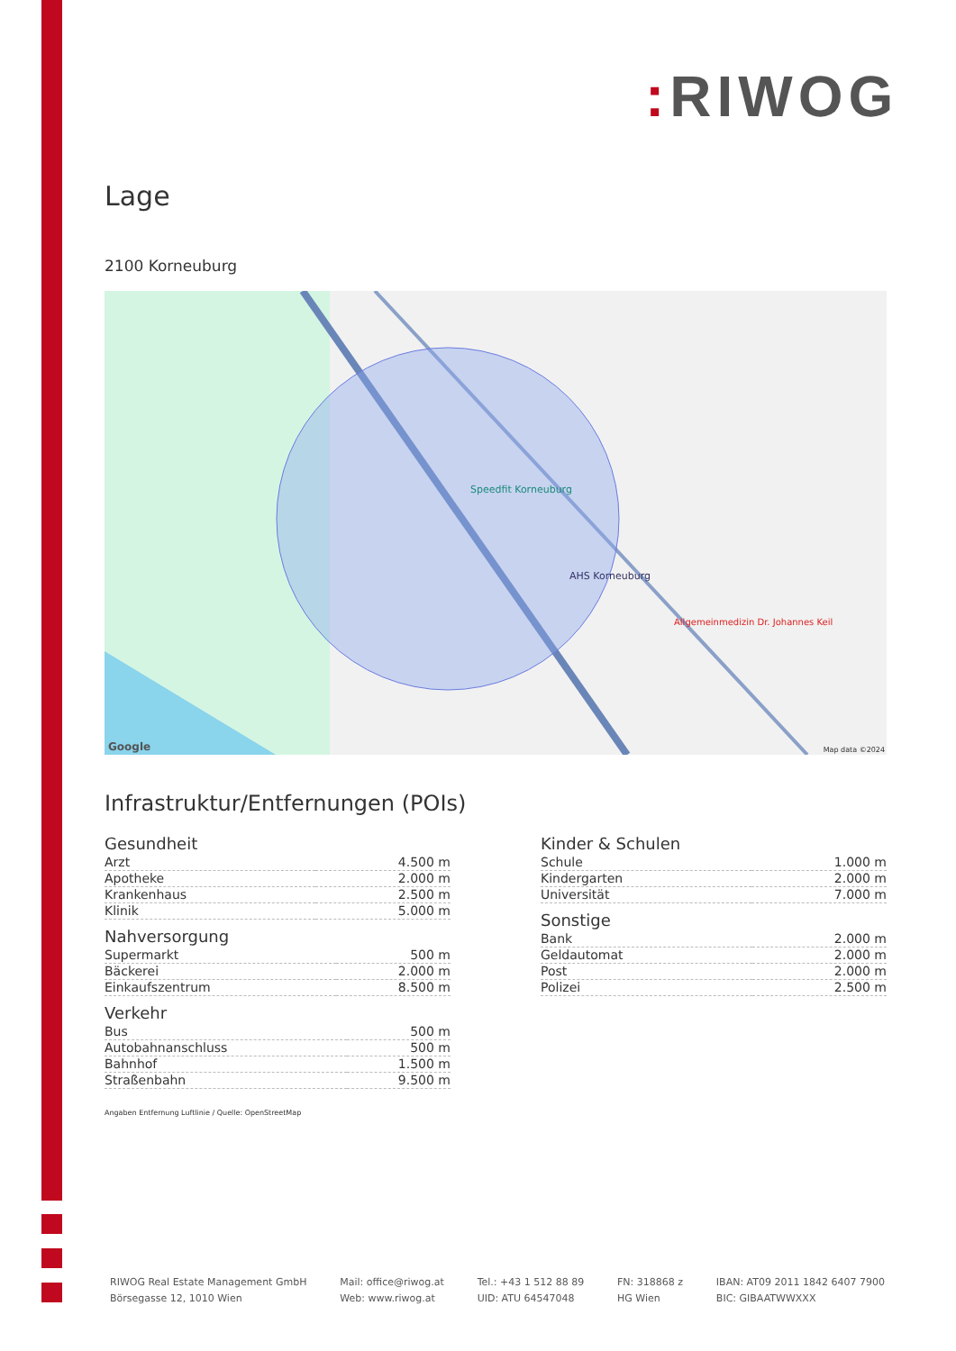: RIWOG
Lage
2100 Korneuburg
Speedfit Korneuburg
AHS Korneuburg
Allgemeinmedizin Dr. Johannes Keil
Google Map data ©2024
Infrastruktur/Entfernungen (POIs)
Gesundheit
| Arzt | 4.500 m |
| Apotheke | 2.000 m |
| Krankenhaus | 2.500 m |
| Klinik | 5.000 m |
Nahversorgung
| Supermarkt | 500 m |
| Bäckerei | 2.000 m |
| Einkaufszentrum | 8.500 m |
Verkehr
| Bus | 500 m |
| Autobahnanschluss | 500 m |
| Bahnhof | 1.500 m |
| Straßenbahn | 9.500 m |
Angaben Entfernung Luftlinie / Quelle: OpenStreetMap
Kinder & Schulen
| Schule | 1.000 m |
| Kindergarten | 2.000 m |
| Universität | 7.000 m |
Sonstige
| Bank | 2.000 m |
| Geldautomat | 2.000 m |
| Post | 2.000 m |
| Polizei | 2.500 m |
RIWOG Real Estate Management GmbH
Börsegasse 12, 1010 Wien
Mail: office@riwog.at
Web: www.riwog.at
Tel.: +43 1 512 88 89
UID: ATU 64547048
FN: 318868 z
HG Wien
IBAN: AT09 2011 1842 6407 7900
BIC: GIBAATWWXXX